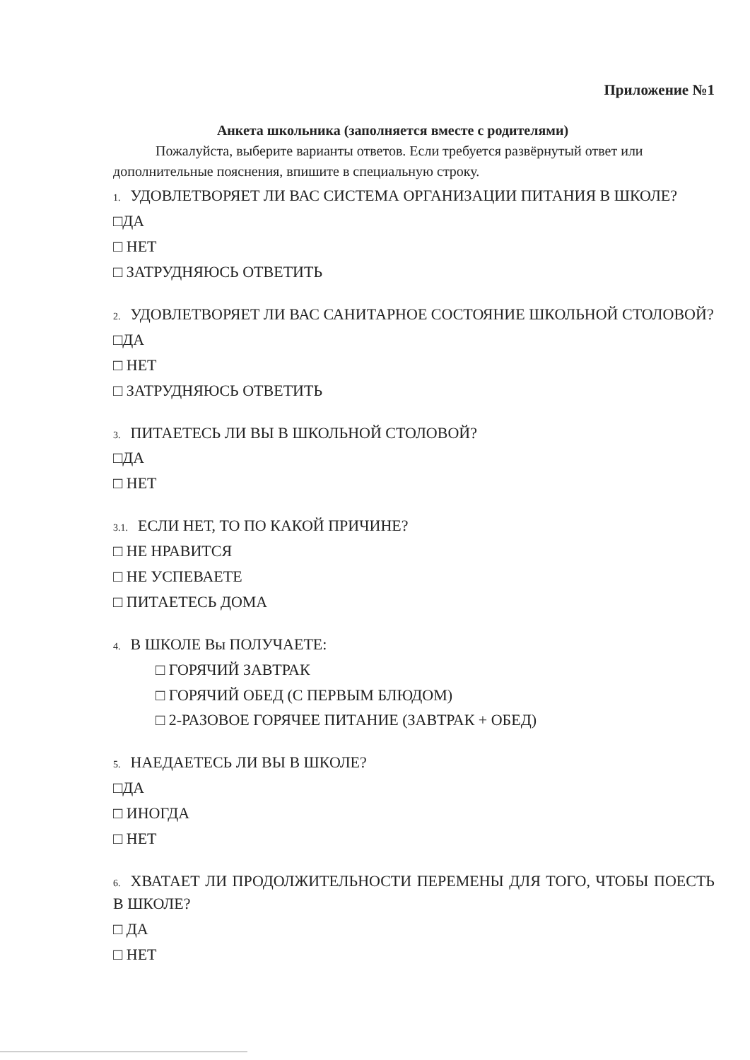Приложение №1
Анкета школьника (заполняется вместе с родителями)
Пожалуйста, выберите варианты ответов. Если требуется развёрнутый ответ или дополнительные пояснения, впишите в специальную строку.
1. УДОВЛЕТВОРЯЕТ ЛИ ВАС СИСТЕМА ОРГАНИЗАЦИИ ПИТАНИЯ В ШКОЛЕ?
□ДА
□ НЕТ
□ ЗАТРУДНЯЮСЬ ОТВЕТИТЬ
2. УДОВЛЕТВОРЯЕТ ЛИ ВАС САНИТАРНОЕ СОСТОЯНИЕ ШКОЛЬНОЙ СТОЛОВОЙ?
□ДА
□ НЕТ
□ ЗАТРУДНЯЮСЬ ОТВЕТИТЬ
3. ПИТАЕТЕСЬ ЛИ ВЫ В ШКОЛЬНОЙ СТОЛОВОЙ?
□ДА
□ НЕТ
3.1. ЕСЛИ НЕТ, ТО ПО КАКОЙ ПРИЧИНЕ?
□ НЕ НРАВИТСЯ
□ НЕ УСПЕВАЕТЕ
□ ПИТАЕТЕСЬ ДОМА
4. В ШКОЛЕ Вы ПОЛУЧАЕТЕ:
□ ГОРЯЧИЙ ЗАВТРАК
□ ГОРЯЧИЙ ОБЕД (С ПЕРВЫМ БЛЮДОМ)
□ 2-РАЗОВОЕ ГОРЯЧЕЕ ПИТАНИЕ (ЗАВТРАК + ОБЕД)
5. НАЕДАЕТЕСЬ ЛИ ВЫ В ШКОЛЕ?
□ДА
□ ИНОГДА
□ НЕТ
6. ХВАТАЕТ ЛИ ПРОДОЛЖИТЕЛЬНОСТИ ПЕРЕМЕНЫ ДЛЯ ТОГО, ЧТОБЫ ПОЕСТЬ В ШКОЛЕ?
□ ДА
□ НЕТ